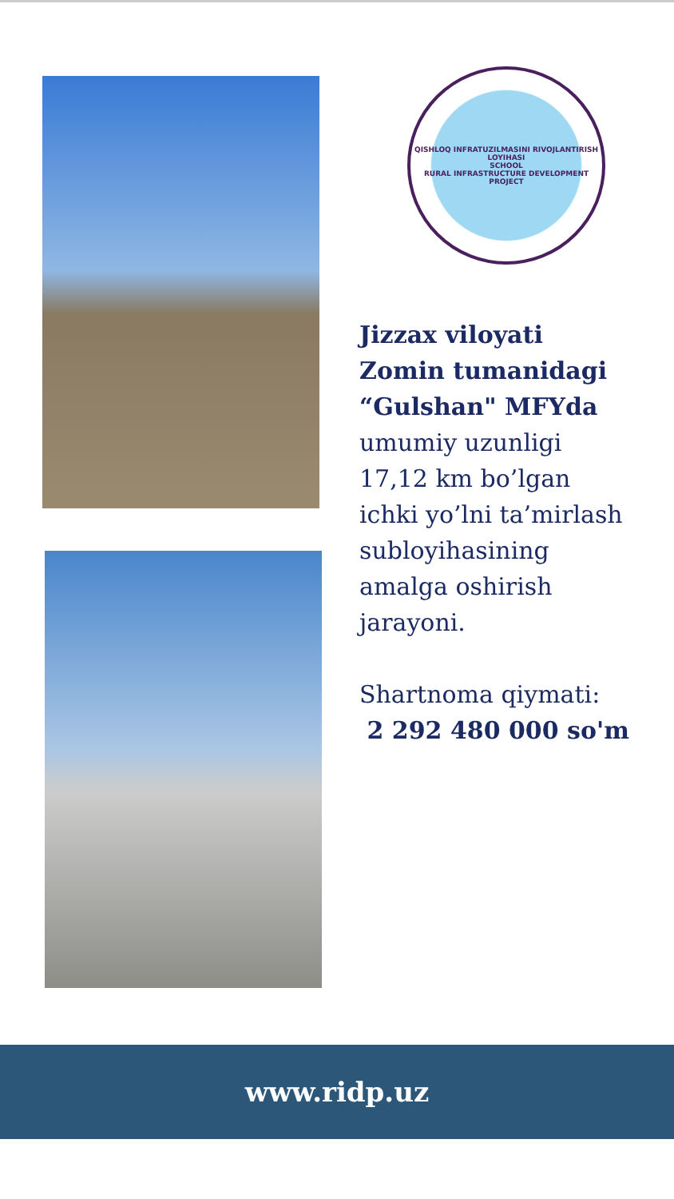QISHLOQ INFRATUZILMASINI RIVOJLANTIRISH LOYIHASI
SCHOOL
RURAL INFRASTRUCTURE DEVELOPMENT PROJECT
Jizzax viloyati
Zomin tumanidagi
“Gulshan" MFYda
umumiy uzunligi
17,12 km bo’lgan
ichki yo’lni ta’mirlash
subloyihasining
amalga oshirish
jarayoni.
Shartnoma qiymati:
2 292 480 000 so'm
www.ridp.uz